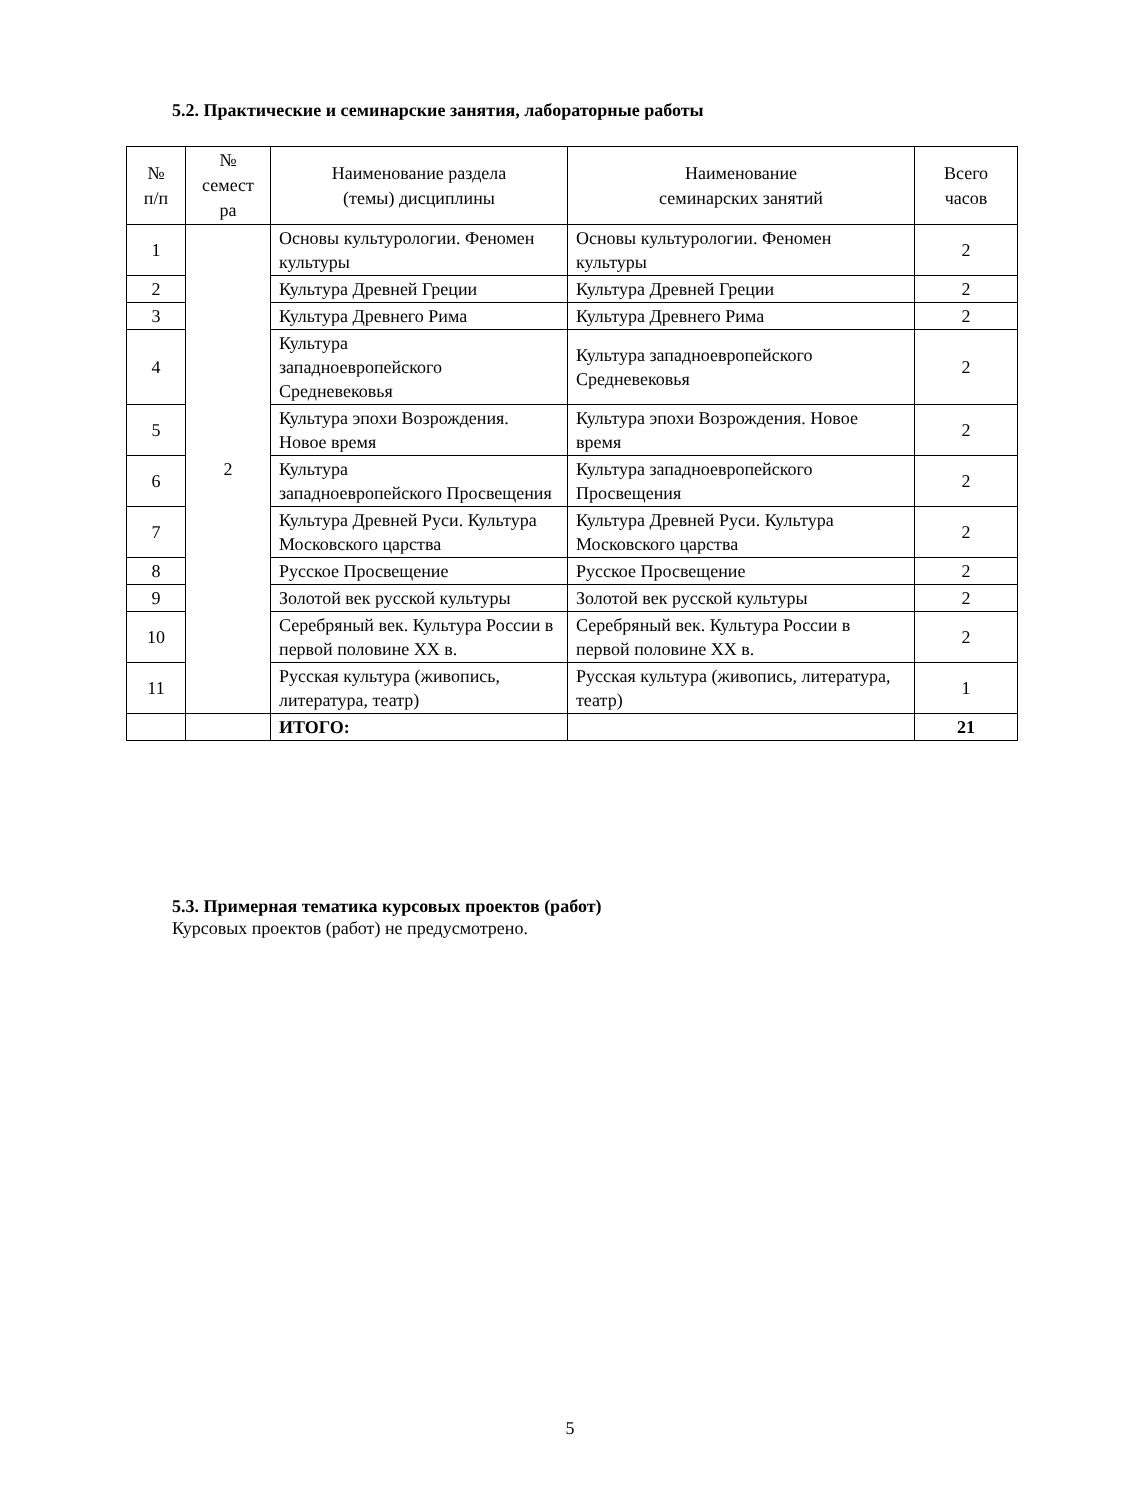5.2. Практические и семинарские занятия, лабораторные работы
| № п/п | № семест ра | Наименование раздела (темы) дисциплины | Наименование семинарских занятий | Всего часов |
| --- | --- | --- | --- | --- |
| 1 | 2 | Основы культурологии. Феномен культуры | Основы культурологии. Феномен культуры | 2 |
| 2 | | Культура Древней Греции | Культура Древней Греции | 2 |
| 3 | | Культура Древнего Рима | Культура Древнего Рима | 2 |
| 4 | | Культура западноевропейского Средневековья | Культура западноевропейского Средневековья | 2 |
| 5 | | Культура эпохи Возрождения. Новое время | Культура эпохи Возрождения. Новое время | 2 |
| 6 | | Культура западноевропейского Просвещения | Культура западноевропейского Просвещения | 2 |
| 7 | | Культура Древней Руси. Культура Московского царства | Культура Древней Руси. Культура Московского царства | 2 |
| 8 | | Русское Просвещение | Русское Просвещение | 2 |
| 9 | | Золотой век русской культуры | Золотой век русской культуры | 2 |
| 10 | | Серебряный век. Культура России в первой половине XX в. | Серебряный век. Культура России в первой половине XX в. | 2 |
| 11 | | Русская культура (живопись, литература, театр) | Русская культура (живопись, литература, театр) | 1 |
| | | ИТОГО: | | 21 |
5.3. Примерная тематика курсовых проектов (работ)
Курсовых проектов (работ) не предусмотрено.
5